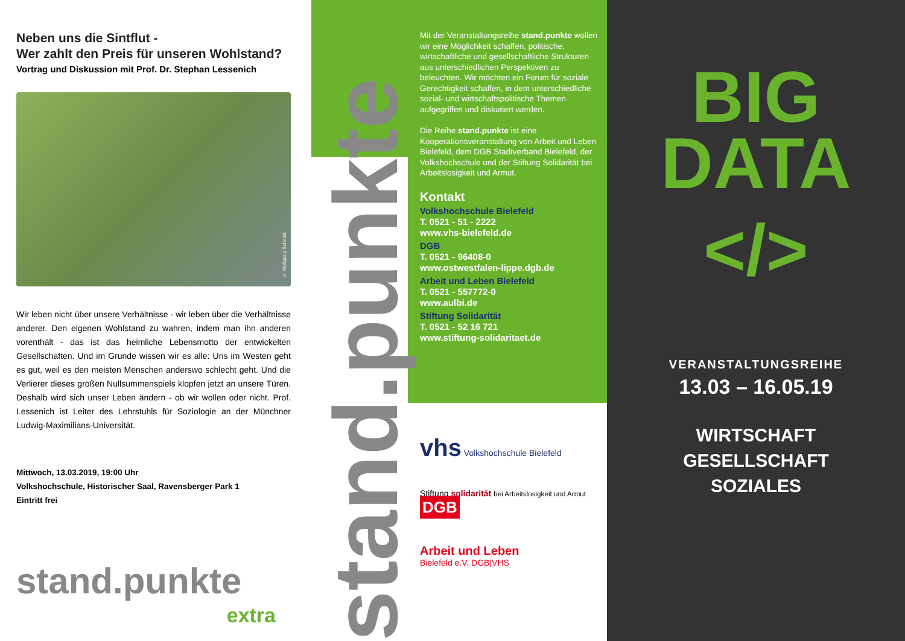Neben uns die Sintflut -
Wer zahlt den Preis für unseren Wohlstand?
Vortrag und Diskussion mit Prof. Dr. Stephan Lessenich
© Wolfgang Schmidt
Wir leben nicht über unsere Verhältnisse - wir leben über die Verhältnisse anderer. Den eigenen Wohlstand zu wahren, indem man ihn anderen vorenthält - das ist das heimliche Lebensmotto der entwickelten Gesellschaften. Und im Grunde wissen wir es alle: Uns im Westen geht es gut, weil es den meisten Menschen anderswo schlecht geht. Und die Verlierer dieses großen Nullsummenspiels klopfen jetzt an unsere Türen. Deshalb wird sich unser Leben ändern - ob wir wollen oder nicht. Prof. Lessenich ist Leiter des Lehrstuhls für Soziologie an der Münchner Ludwig-Maximilians-Universität.
Mittwoch, 13.03.2019, 19:00 Uhr
Volkshochschule, Historischer Saal, Ravensberger Park 1
Eintritt frei
stand.punkte
extra
stand.punkte
Mit der Veranstaltungsreihe stand.punkte wollen wir eine Möglichkeit schaffen, politische, wirtschaftliche und gesellschaftliche Strukturen aus unterschiedlichen Perspektiven zu beleuchten. Wir möchten ein Forum für soziale Gerechtigkeit schaffen, in dem unterschiedliche sozial- und wirtschaftspolitische Themen aufgegriffen und diskutiert werden.
Die Reihe stand.punkte ist eine Kooperationsveranstaltung von Arbeit und Leben Bielefeld, dem DGB Stadtverband Bielefeld, der Volkshochschule und der Stiftung Solidarität bei Arbeitslosigkeit und Armut.
Kontakt
Volkshochschule Bielefeld
T. 0521 - 51 - 2222
www.vhs-bielefeld.de
DGB
T. 0521 - 96408-0
www.ostwestfalen-lippe.dgb.de
Arbeit und Leben Bielefeld
T. 0521 - 557772-0
www.aulbi.de
Stiftung Solidarität
T. 0521 - 52 16 721
www.stiftung-solidaritaet.de
vhs Volkshochschule Bielefeld
Stiftung solidarität bei Arbeitslosigkeit und Armut DGB
Arbeit und Leben
Bielefeld e.V. DGB|VHS
BIG
DATA
</>
VERANSTALTUNGSREIHE
13.03 – 16.05.19
WIRTSCHAFT
GESELLSCHAFT
SOZIALES